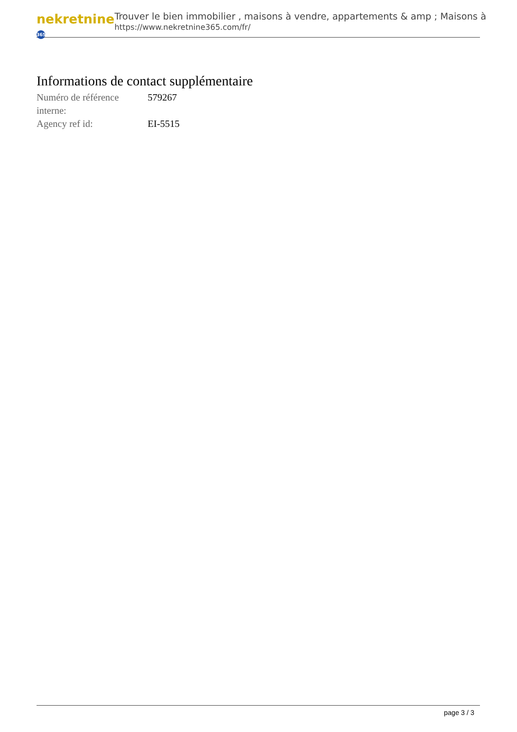nekretnine 365
Trouver le bien immobilier , maisons à vendre, appartements & amp ; Maisons à
https://www.nekretnine365.com/fr/
Informations de contact supplémentaire
| Numéro de référence interne: | 579267 |
| Agency ref id: | EI-5515 |
page 3 / 3